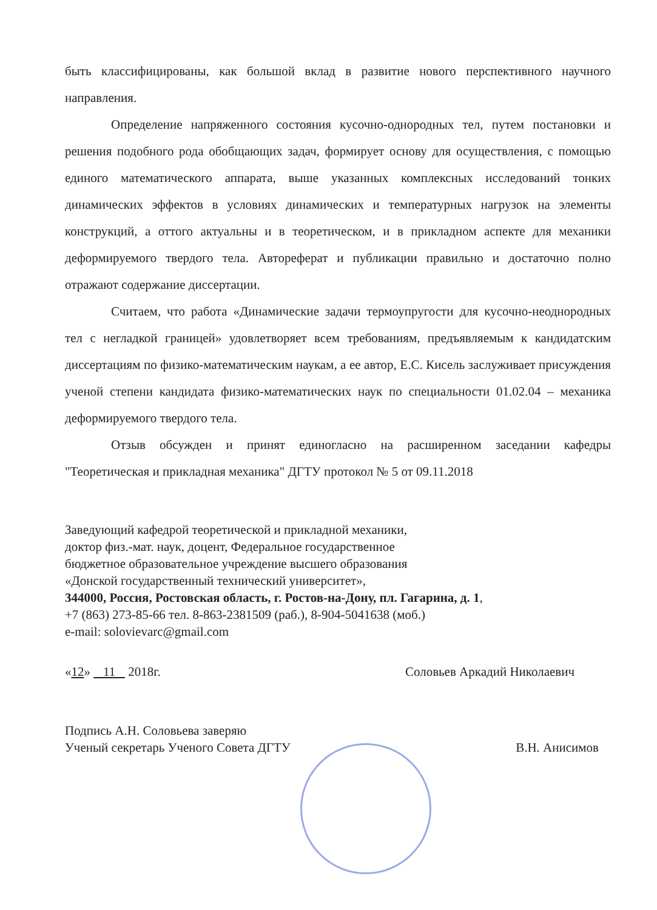быть классифицированы, как большой вклад в развитие нового перспективного научного направления.
Определение напряженного состояния кусочно-однородных тел, путем постановки и решения подобного рода обобщающих задач, формирует основу для осуществления, с помощью единого математического аппарата, выше указанных комплексных исследований тонких динамических эффектов в условиях динамических и температурных нагрузок на элементы конструкций, а оттого актуальны и в теоретическом, и в прикладном аспекте для механики деформируемого твердого тела. Автореферат и публикации правильно и достаточно полно отражают содержание диссертации.
Считаем, что работа «Динамические задачи термоупругости для кусочно-неоднородных тел с негладкой границей» удовлетворяет всем требованиям, предъявляемым к кандидатским диссертациям по физико-математическим наукам, а ее автор, Е.С. Кисель заслуживает присуждения ученой степени кандидата физико-математических наук по специальности 01.02.04 – механика деформируемого твердого тела.
Отзыв обсужден и принят единогласно на расширенном заседании кафедры "Теоретическая и прикладная механика" ДГТУ протокол № 5 от 09.11.2018
Заведующий кафедрой теоретической и прикладной механики,
доктор физ.-мат. наук, доцент, Федеральное государственное
бюджетное образовательное учреждение высшего образования
«Донской государственный технический университет»,
344000, Россия, Ростовская область, г. Ростов-на-Дону, пл. Гагарина, д. 1,
+7 (863) 273-85-66 тел. 8-863-2381509 (раб.), 8-904-5041638 (моб.)
e-mail: solovievarc@gmail.com
«12» 11 2018г. Соловьев Аркадий Николаевич
Подпись А.Н. Соловьева заверяю
Ученый секретарь Ученого Совета ДГТУ В.Н. Анисимов